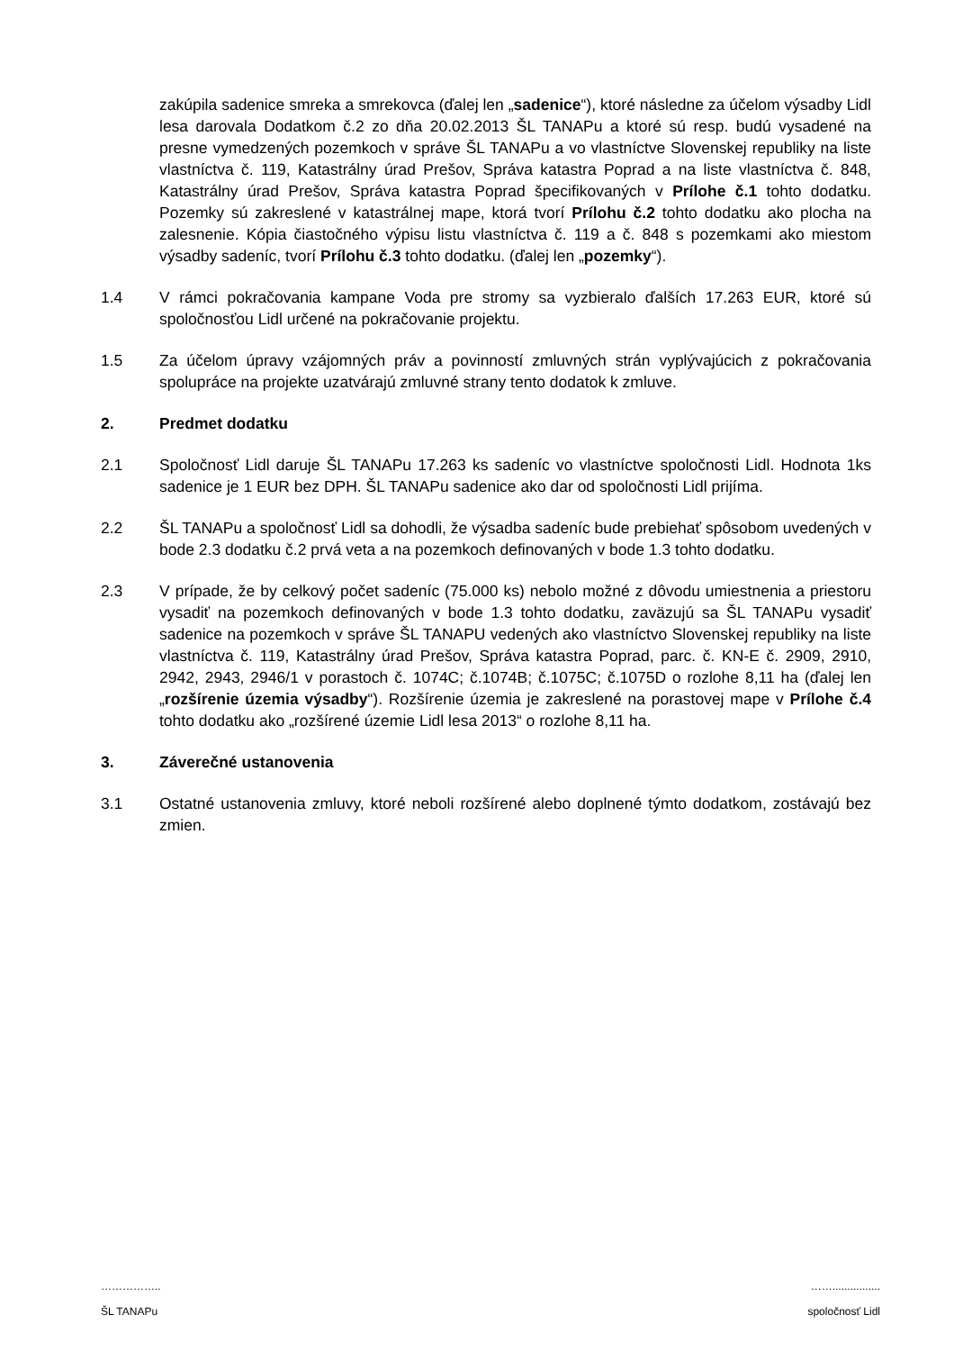zakúpila sadenice smreka a smrekovca (ďalej len „sadenice“), ktoré následne za účelom výsadby Lidl lesa darovala Dodatkom č.2 zo dňa 20.02.2013 ŠL TANAPu a ktoré sú resp. budú vysadené na presne vymedzených pozemkoch v správe ŠL TANAPu a vo vlastníctve Slovenskej republiky na liste vlastníctva č. 119, Katastrálny úrad Prešov, Správa katastra Poprad a na liste vlastníctva č. 848, Katastrálny úrad Prešov, Správa katastra Poprad špecifikovaných v Prílohe č.1 tohto dodatku. Pozemky sú zakreslené v katastrálnej mape, ktorá tvorí Prílohu č.2 tohto dodatku ako plocha na zalesnenie. Kópia čiastočného výpisu listu vlastníctva č. 119 a č. 848 s pozemkami ako miestom výsadby sadeníc, tvorí Prílohu č.3 tohto dodatku. (ďalej len „pozemky“).
1.4 V rámci pokračovania kampane Voda pre stromy sa vyzbieralo ďalších 17.263 EUR, ktoré sú spoločnosťou Lidl určené na pokračovanie projektu.
1.5 Za účelom úpravy vzájomných práv a povinností zmluvných strán vyplývajúcich z pokračovania spolupráce na projekte uzatvárajú zmluvné strany tento dodatok k zmluve.
2. Predmet dodatku
2.1 Spoločnosť Lidl daruje ŠL TANAPu 17.263 ks sadeníc vo vlastníctve spoločnosti Lidl. Hodnota 1ks sadenice je 1 EUR bez DPH. ŠL TANAPu sadenice ako dar od spoločnosti Lidl prijíma.
2.2 ŠL TANAPu a spoločnosť Lidl sa dohodli, že výsadba sadeníc bude prebiehať spôsobom uvedených v bode 2.3 dodatku č.2 prvá veta a na pozemkoch definovaných v bode 1.3 tohto dodatku.
2.3 V prípade, že by celkový počet sadeníc (75.000 ks) nebolo možné z dôvodu umiestnenia a priestoru vysadiť na pozemkoch definovaných v bode 1.3 tohto dodatku, zaväzujú sa ŠL TANAPu vysadiť sadenice na pozemkoch v správe ŠL TANAPU vedených ako vlastníctvo Slovenskej republiky na liste vlastníctva č. 119, Katastrálny úrad Prešov, Správa katastra Poprad, parc. č. KN-E č. 2909, 2910, 2942, 2943, 2946/1 v porastoch č. 1074C; č.1074B; č.1075C; č.1075D o rozlohe 8,11 ha (ďalej len „rozšírenie územia výsadby“). Rozšírenie územia je zakreslené na porastovej mape v Prílohe č.4 tohto dodatku ako „rozšírené územie Lidl lesa 2013“ o rozlohe 8,11 ha.
3. Záverečné ustanovenia
3.1 Ostatné ustanovenia zmluvy, ktoré neboli rozšírené alebo doplnené týmto dodatkom, zostávajú bez zmien.
……………..
ŠL TANAPu
……................
spoločnosť Lidl